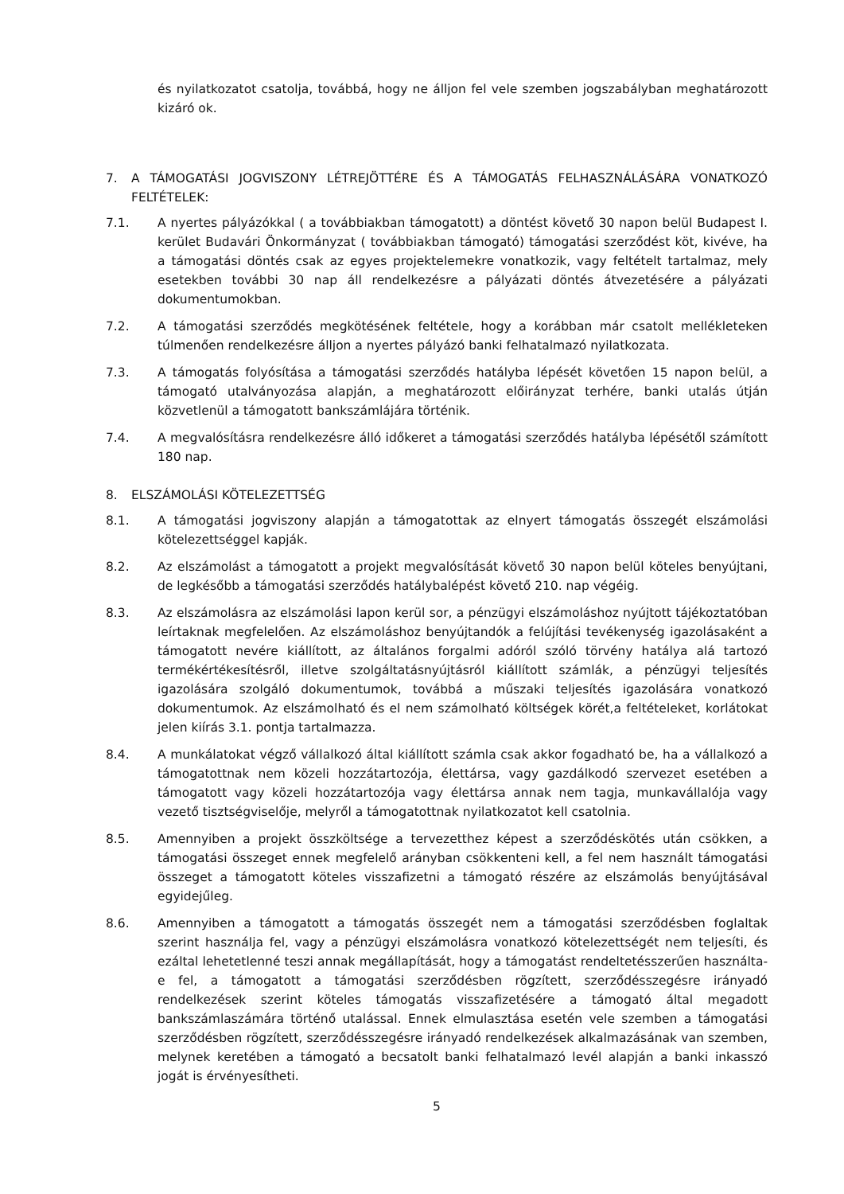és nyilatkozatot csatolja, továbbá, hogy ne álljon fel vele szemben jogszabályban meghatározott kizáró ok.
7. A TÁMOGATÁSI JOGVISZONY LÉTREJÖTTÉRE ÉS A TÁMOGATÁS FELHASZNÁLÁSÁRA VONATKOZÓ FELTÉTELEK:
7.1. A nyertes pályázókkal ( a továbbiakban támogatott) a döntést követő 30 napon belül Budapest I. kerület Budavári Önkormányzat ( továbbiakban támogató) támogatási szerződést köt, kivéve, ha a támogatási döntés csak az egyes projektelemekre vonatkozik, vagy feltételt tartalmaz, mely esetekben további 30 nap áll rendelkezésre a pályázati döntés átvezetésére a pályázati dokumentumokban.
7.2. A támogatási szerződés megkötésének feltétele, hogy a korábban már csatolt mellékleteken túlmenően rendelkezésre álljon a nyertes pályázó banki felhatalmazó nyilatkozata.
7.3. A támogatás folyósítása a támogatási szerződés hatályba lépését követően 15 napon belül, a támogató utalványozása alapján, a meghatározott előirányzat terhére, banki utalás útján közvetlenül a támogatott bankszámlájára történik.
7.4. A megvalósításra rendelkezésre álló időkeret a támogatási szerződés hatályba lépésétől számított 180 nap.
8. ELSZÁMOLÁSI KÖTELEZETTSÉG
8.1. A támogatási jogviszony alapján a támogatottak az elnyert támogatás összegét elszámolási kötelezettséggel kapják.
8.2. Az elszámolást a támogatott a projekt megvalósítását követő 30 napon belül köteles benyújtani, de legkésőbb a támogatási szerződés hatálybalépést követő 210. nap végéig.
8.3. Az elszámolásra az elszámolási lapon kerül sor, a pénzügyi elszámoláshoz nyújtott tájékoztatóban leírtaknak megfelelően. Az elszámoláshoz benyújtandók a felújítási tevékenység igazolásaként a támogatott nevére kiállított, az általános forgalmi adóról szóló törvény hatálya alá tartozó termékértékesítésről, illetve szolgáltatásnyújtásról kiállított számlák, a pénzügyi teljesítés igazolására szolgáló dokumentumok, továbbá a műszaki teljesítés igazolására vonatkozó dokumentumok. Az elszámolható és el nem számolható költségek körét,a feltételeket, korlátokat jelen kiírás 3.1. pontja tartalmazza.
8.4. A munkálatokat végző vállalkozó által kiállított számla csak akkor fogadható be, ha a vállalkozó a támogatottnak nem közeli hozzátartozója, élettársa, vagy gazdálkodó szervezet esetében a támogatott vagy közeli hozzátartozója vagy élettársa annak nem tagja, munkavállalója vagy vezető tisztségviselője, melyről a támogatottnak nyilatkozatot kell csatolnia.
8.5. Amennyiben a projekt összköltsége a tervezetthez képest a szerződéskötés után csökken, a támogatási összeget ennek megfelelő arányban csökkenteni kell, a fel nem használt támogatási összeget a támogatott köteles visszafizetni a támogató részére az elszámolás benyújtásával egyidejűleg.
8.6. Amennyiben a támogatott a támogatás összegét nem a támogatási szerződésben foglaltak szerint használja fel, vagy a pénzügyi elszámolásra vonatkozó kötelezettségét nem teljesíti, és ezáltal lehetetlenné teszi annak megállapítását, hogy a támogatást rendeltetésszerűen használta-e fel, a támogatott a támogatási szerződésben rögzített, szerződésszegésre irányadó rendelkezések szerint köteles támogatás visszafizetésére a támogató által megadott bankszámlaszámára történő utalással. Ennek elmulasztása esetén vele szemben a támogatási szerződésben rögzített, szerződésszegésre irányadó rendelkezések alkalmazásának van szemben, melynek keretében a támogató a becsatolt banki felhatalmazó levél alapján a banki inkasszó jogát is érvényesítheti.
5